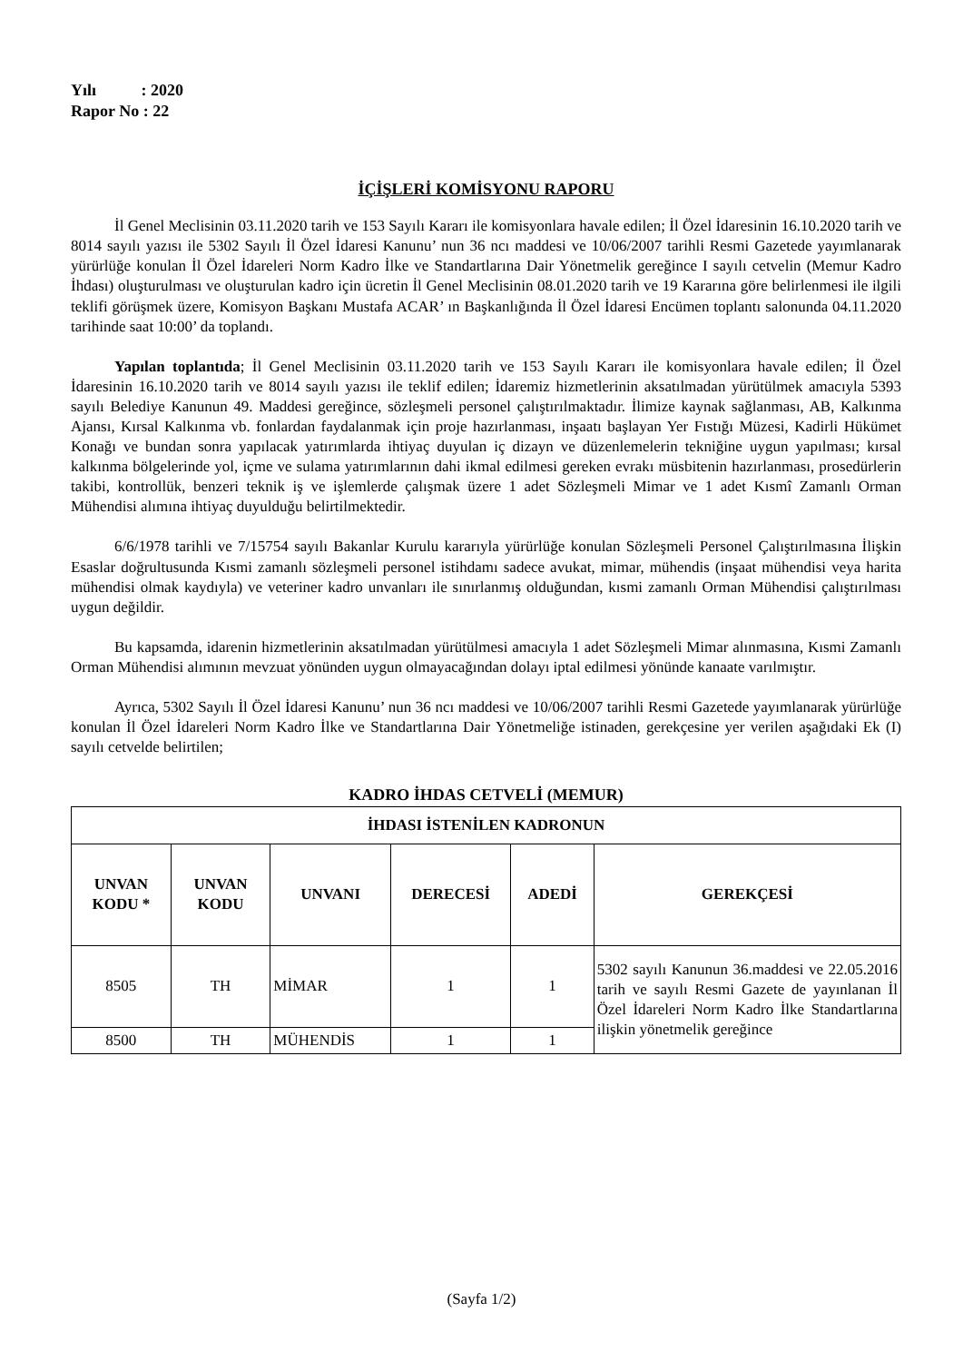Yılı : 2020
Rapor No : 22
İÇİŞLERİ KOMİSYONU RAPORU
İl Genel Meclisinin 03.11.2020 tarih ve 153 Sayılı Kararı ile komisyonlara havale edilen; İl Özel İdaresinin 16.10.2020 tarih ve 8014 sayılı yazısı ile 5302 Sayılı İl Özel İdaresi Kanunu’ nun 36 ncı maddesi ve 10/06/2007 tarihli Resmi Gazetede yayımlanarak yürürlüğe konulan İl Özel İdareleri Norm Kadro İlke ve Standartlarına Dair Yönetmelik gereğince I sayılı cetvelin (Memur Kadro İhdası) oluşturulması ve oluşturulan kadro için ücretin İl Genel Meclisinin 08.01.2020 tarih ve 19 Kararına göre belirlenmesi ile ilgili teklifi görüşmek üzere, Komisyon Başkanı Mustafa ACAR’ ın Başkanlığında İl Özel İdaresi Encümen toplantı salonunda 04.11.2020 tarihinde saat 10:00’ da toplandı.
Yapılan toplantıda; İl Genel Meclisinin 03.11.2020 tarih ve 153 Sayılı Kararı ile komisyonlara havale edilen; İl Özel İdaresinin 16.10.2020 tarih ve 8014 sayılı yazısı ile teklif edilen; İdaremiz hizmetlerinin aksatılmadan yürütülmek amacıyla 5393 sayılı Belediye Kanunun 49. Maddesi gereğince, sözleşmeli personel çalıştırılmaktadır. İlimize kaynak sağlanması, AB, Kalkınma Ajansı, Kırsal Kalkınma vb. fonlardan faydalanmak için proje hazırlanması, inşaatı başlayan Yer Fıstığı Müzesi, Kadirli Hükümet Konağı ve bundan sonra yapılacak yatırımlarda ihtiyaç duyulan iç dizayn ve düzenlemelerin tekniğine uygun yapılması; kırsal kalkınma bölgelerinde yol, içme ve sulama yatırımlarının dahi ikmal edilmesi gereken evrakı müsbitenin hazırlanması, prosedürlerin takibi, kontrollük, benzeri teknik iş ve işlemlerde çalışmak üzere 1 adet Sözleşmeli Mimar ve 1 adet Kısmî Zamanlı Orman Mühendisi alımına ihtiyaç duyulduğu belirtilmektedir.
6/6/1978 tarihli ve 7/15754 sayılı Bakanlar Kurulu kararıyla yürürlüğe konulan Sözleşmeli Personel Çalıştırılmasına İlişkin Esaslar doğrultusunda Kısmi zamanlı sözleşmeli personel istihdamı sadece avukat, mimar, mühendis (inşaat mühendisi veya harita mühendisi olmak kaydıyla) ve veteriner kadro unvanları ile sınırlanmış olduğundan, kısmi zamanlı Orman Mühendisi çalıştırılması uygun değildir.
Bu kapsamda, idarenin hizmetlerinin aksatılmadan yürütülmesi amacıyla 1 adet Sözleşmeli Mimar alınmasına, Kısmi Zamanlı Orman Mühendisi alımının mevzuat yönünden uygun olmayacağından dolayı iptal edilmesi yönünde kanaate varılmıştır.
Ayrıca, 5302 Sayılı İl Özel İdaresi Kanunu’ nun 36 ncı maddesi ve 10/06/2007 tarihli Resmi Gazetede yayımlanarak yürürlüğe konulan İl Özel İdareleri Norm Kadro İlke ve Standartlarına Dair Yönetmeliğe istinaden, gerekçesine yer verilen aşağıdaki Ek (I) sayılı cetvelde belirtilen;
KADRO İHDAS CETVELİ (MEMUR)
| İHDASI İSTENİLEN KADRONUN | | | | | |
| --- | --- | --- | --- | --- | --- |
| UNVAN KODU * | UNVAN KODU | UNVANI | DERECESİ | ADEDİ | GEREKÇESİ |
| 8505 | TH | MİMAR | 1 | 1 | 5302 sayılı Kanunun 36.maddesi ve 22.05.2016 tarih ve sayılı Resmi Gazete de yayınlanan İl Özel İdareleri Norm Kadro İlke Standartlarına ilişkin yönetmelik gereğince |
| 8500 | TH | MÜHENDİS | 1 | 1 | |
(Sayfa 1/2)